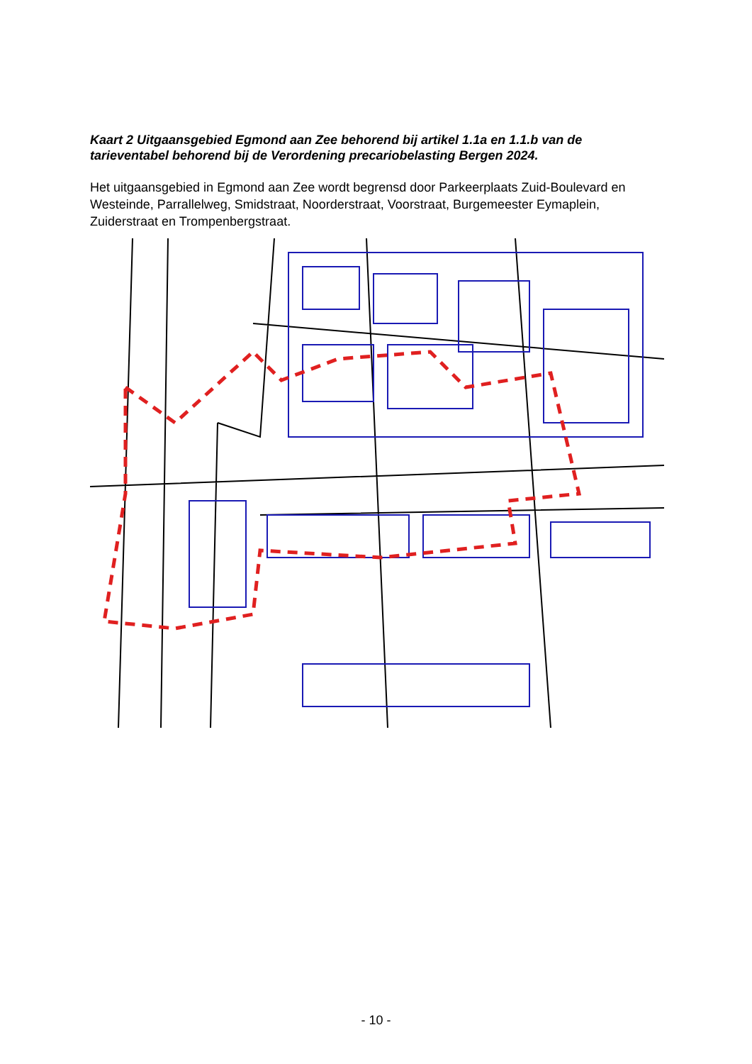Kaart 2 Uitgaansgebied Egmond aan Zee behorend bij artikel 1.1a en 1.1.b van de tarieventabel behorend bij de Verordening precariobelasting Bergen 2024.
Het uitgaansgebied in Egmond aan Zee wordt begrensd door Parkeerplaats Zuid-Boulevard en Westeinde, Parrallelweg, Smidstraat, Noorderstraat, Voorstraat, Burgemeester Eymaplein, Zuiderstraat en Trompenbergstraat.
- 10 -